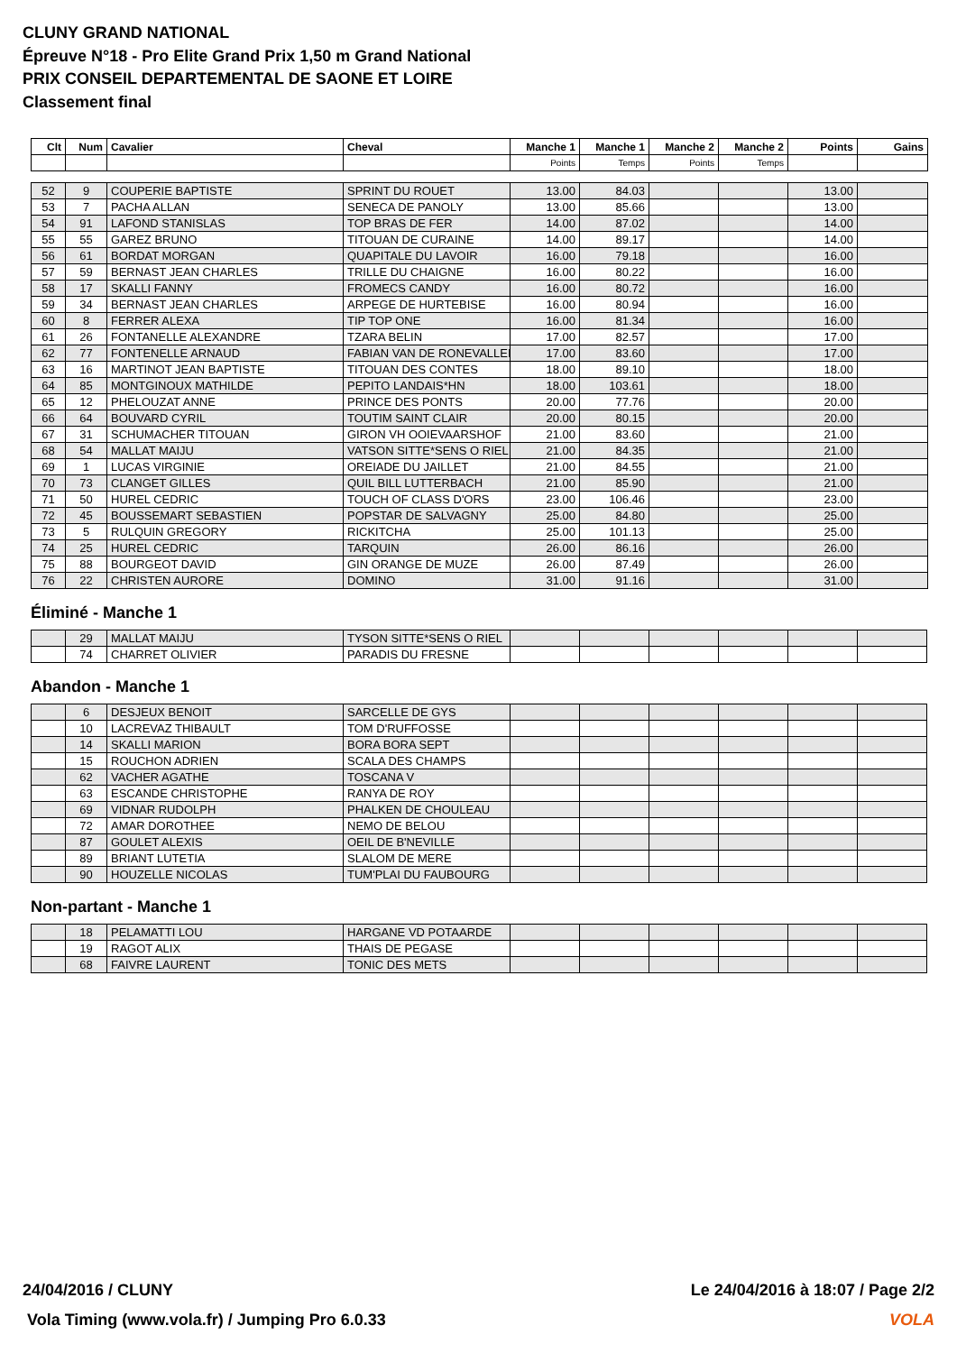CLUNY GRAND NATIONAL
Épreuve N°18 - Pro Elite Grand Prix 1,50 m Grand National
PRIX CONSEIL DEPARTEMENTAL DE SAONE ET LOIRE
Classement final
| Clt | Num | Cavalier | Cheval | Manche 1 | Manche 1 | Manche 2 | Manche 2 | Points | Gains |
| --- | --- | --- | --- | --- | --- | --- | --- | --- | --- |
| | | | | Points | Temps | Points | Temps | | |
| 52 | 9 | COUPERIE BAPTISTE | SPRINT DU ROUET | 13.00 | 84.03 | | | 13.00 | |
| 53 | 7 | PACHA ALLAN | SENECA DE PANOLY | 13.00 | 85.66 | | | 13.00 | |
| 54 | 91 | LAFOND STANISLAS | TOP BRAS DE FER | 14.00 | 87.02 | | | 14.00 | |
| 55 | 55 | GAREZ BRUNO | TITOUAN DE CURAINE | 14.00 | 89.17 | | | 14.00 | |
| 56 | 61 | BORDAT MORGAN | QUAPITALE DU LAVOIR | 16.00 | 79.18 | | | 16.00 | |
| 57 | 59 | BERNAST JEAN CHARLES | TRILLE DU CHAIGNE | 16.00 | 80.22 | | | 16.00 | |
| 58 | 17 | SKALLI FANNY | FROMECS CANDY | 16.00 | 80.72 | | | 16.00 | |
| 59 | 34 | BERNAST JEAN CHARLES | ARPEGE DE HURTEBISE | 16.00 | 80.94 | | | 16.00 | |
| 60 | 8 | FERRER ALEXA | TIP TOP ONE | 16.00 | 81.34 | | | 16.00 | |
| 61 | 26 | FONTANELLE ALEXANDRE | TZARA BELIN | 17.00 | 82.57 | | | 17.00 | |
| 62 | 77 | FONTENELLE ARNAUD | FABIAN VAN DE RONEVALLEI | 17.00 | 83.60 | | | 17.00 | |
| 63 | 16 | MARTINOT JEAN BAPTISTE | TITOUAN DES CONTES | 18.00 | 89.10 | | | 18.00 | |
| 64 | 85 | MONTGINOUX MATHILDE | PEPITO LANDAIS*HN | 18.00 | 103.61 | | | 18.00 | |
| 65 | 12 | PHELOUZAT ANNE | PRINCE DES PONTS | 20.00 | 77.76 | | | 20.00 | |
| 66 | 64 | BOUVARD CYRIL | TOUTIM SAINT CLAIR | 20.00 | 80.15 | | | 20.00 | |
| 67 | 31 | SCHUMACHER TITOUAN | GIRON VH OOIEVAARSHOF | 21.00 | 83.60 | | | 21.00 | |
| 68 | 54 | MALLAT MAIJU | VATSON SITTE*SENS O RIEL | 21.00 | 84.35 | | | 21.00 | |
| 69 | 1 | LUCAS VIRGINIE | OREIADE DU JAILLET | 21.00 | 84.55 | | | 21.00 | |
| 70 | 73 | CLANGET GILLES | QUIL BILL LUTTERBACH | 21.00 | 85.90 | | | 21.00 | |
| 71 | 50 | HUREL CEDRIC | TOUCH OF CLASS D'ORS | 23.00 | 106.46 | | | 23.00 | |
| 72 | 45 | BOUSSEMART SEBASTIEN | POPSTAR DE SALVAGNY | 25.00 | 84.80 | | | 25.00 | |
| 73 | 5 | RULQUIN GREGORY | RICKITCHA | 25.00 | 101.13 | | | 25.00 | |
| 74 | 25 | HUREL CEDRIC | TARQUIN | 26.00 | 86.16 | | | 26.00 | |
| 75 | 88 | BOURGEOT DAVID | GIN ORANGE DE MUZE | 26.00 | 87.49 | | | 26.00 | |
| 76 | 22 | CHRISTEN AURORE | DOMINO | 31.00 | 91.16 | | | 31.00 | |
Éliminé - Manche 1
| | 29 | MALLAT MAIJU | TYSON SITTE*SENS O RIEL | | | | | | |
| | 74 | CHARRET OLIVIER | PARADIS DU FRESNE | | | | | | |
Abandon - Manche 1
| | 6 | DESJEUX BENOIT | SARCELLE DE GYS | | | | | | |
| | 10 | LACREVAZ THIBAULT | TOM D'RUFFOSSE | | | | | | |
| | 14 | SKALLI MARION | BORA BORA SEPT | | | | | | |
| | 15 | ROUCHON ADRIEN | SCALA DES CHAMPS | | | | | | |
| | 62 | VACHER AGATHE | TOSCANA V | | | | | | |
| | 63 | ESCANDE CHRISTOPHE | RANYA DE ROY | | | | | | |
| | 69 | VIDNAR RUDOLPH | PHALKEN DE CHOULEAU | | | | | | |
| | 72 | AMAR DOROTHEE | NEMO DE BELOU | | | | | | |
| | 87 | GOULET ALEXIS | OEIL DE B'NEVILLE | | | | | | |
| | 89 | BRIANT LUTETIA | SLALOM DE MERE | | | | | | |
| | 90 | HOUZELLE NICOLAS | TUM'PLAI DU FAUBOURG | | | | | | |
Non-partant - Manche 1
| | 18 | PELAMATTI LOU | HARGANE VD POTAARDE | | | | | | |
| | 19 | RAGOT ALIX | THAIS DE PEGASE | | | | | | |
| | 68 | FAIVRE LAURENT | TONIC DES METS | | | | | | |
24/04/2016 / CLUNY
Le 24/04/2016 à 18:07 / Page 2/2
Vola Timing (www.vola.fr) / Jumping Pro 6.0.33
VOLA